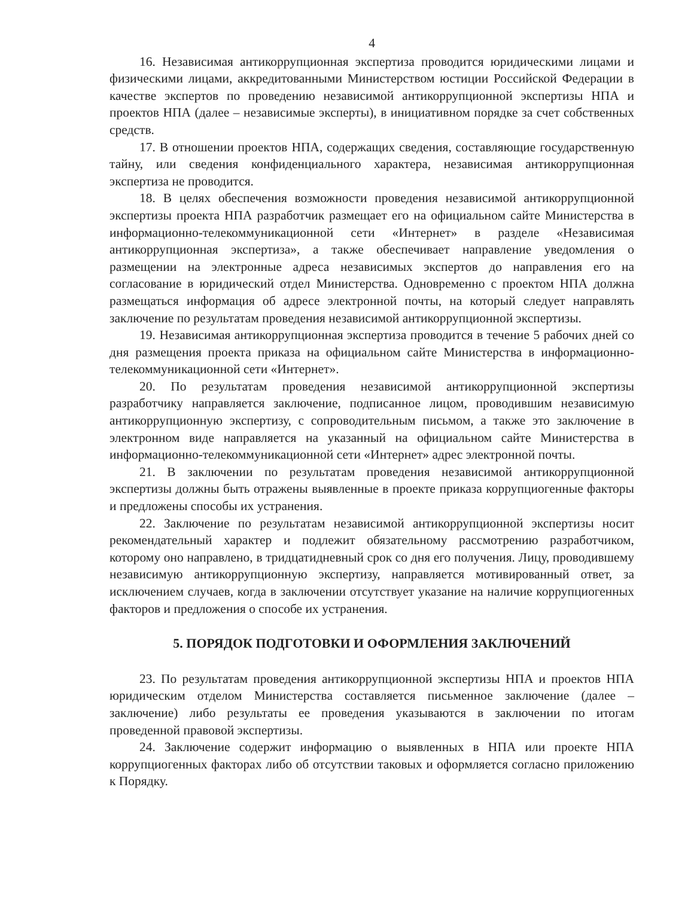4
16. Независимая антикоррупционная экспертиза проводится юридическими лицами и физическими лицами, аккредитованными Министерством юстиции Российской Федерации в качестве экспертов по проведению независимой антикоррупционной экспертизы НПА и проектов НПА (далее – независимые эксперты), в инициативном порядке за счет собственных средств.
17. В отношении проектов НПА, содержащих сведения, составляющие государственную тайну, или сведения конфиденциального характера, независимая антикоррупционная экспертиза не проводится.
18. В целях обеспечения возможности проведения независимой антикоррупционной экспертизы проекта НПА разработчик размещает его на официальном сайте Министерства в информационно-телекоммуникационной сети «Интернет» в разделе «Независимая антикоррупционная экспертиза», а также обеспечивает направление уведомления о размещении на электронные адреса независимых экспертов до направления его на согласование в юридический отдел Министерства. Одновременно с проектом НПА должна размещаться информация об адресе электронной почты, на который следует направлять заключение по результатам проведения независимой антикоррупционной экспертизы.
19. Независимая антикоррупционная экспертиза проводится в течение 5 рабочих дней со дня размещения проекта приказа на официальном сайте Министерства в информационно-телекоммуникационной сети «Интернет».
20. По результатам проведения независимой антикоррупционной экспертизы разработчику направляется заключение, подписанное лицом, проводившим независимую антикоррупционную экспертизу, с сопроводительным письмом, а также это заключение в электронном виде направляется на указанный на официальном сайте Министерства в информационно-телекоммуникационной сети «Интернет» адрес электронной почты.
21. В заключении по результатам проведения независимой антикоррупционной экспертизы должны быть отражены выявленные в проекте приказа коррупциогенные факторы и предложены способы их устранения.
22. Заключение по результатам независимой антикоррупционной экспертизы носит рекомендательный характер и подлежит обязательному рассмотрению разработчиком, которому оно направлено, в тридцатидневный срок со дня его получения. Лицу, проводившему независимую антикоррупционную экспертизу, направляется мотивированный ответ, за исключением случаев, когда в заключении отсутствует указание на наличие коррупциогенных факторов и предложения о способе их устранения.
5. ПОРЯДОК ПОДГОТОВКИ И ОФОРМЛЕНИЯ ЗАКЛЮЧЕНИЙ
23. По результатам проведения антикоррупционной экспертизы НПА и проектов НПА юридическим отделом Министерства составляется письменное заключение (далее – заключение) либо результаты ее проведения указываются в заключении по итогам проведенной правовой экспертизы.
24. Заключение содержит информацию о выявленных в НПА или проекте НПА коррупциогенных факторах либо об отсутствии таковых и оформляется согласно приложению к Порядку.